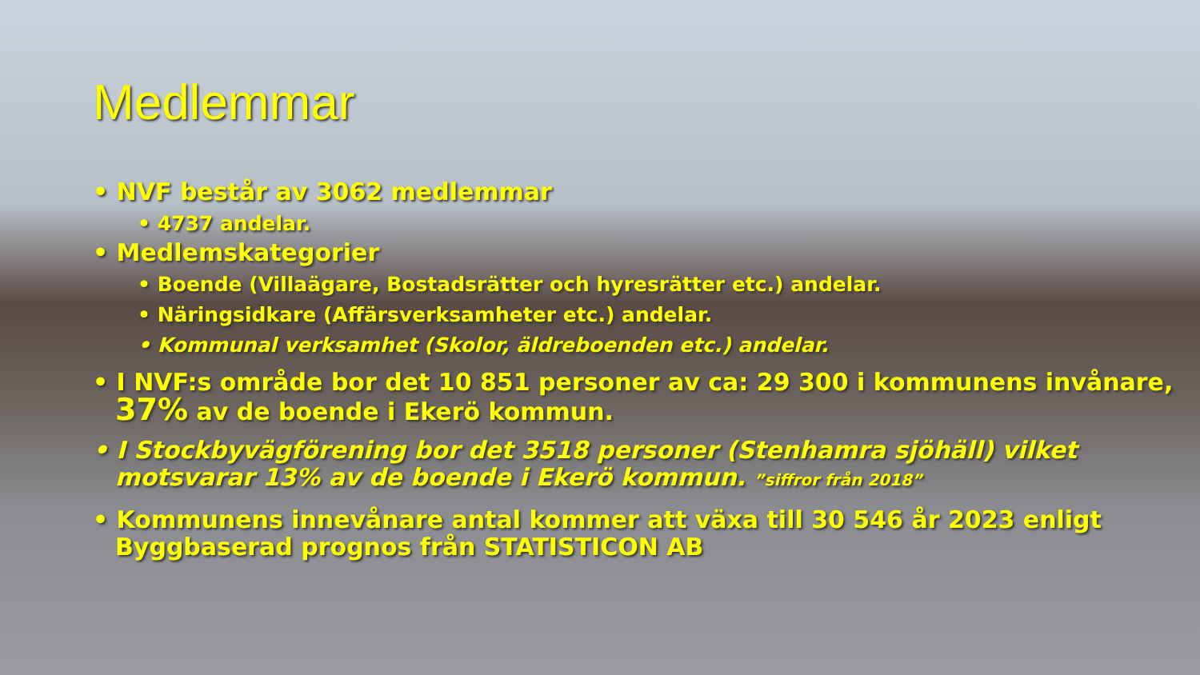Medlemmar
• NVF består av 3062 medlemmar
• 4737 andelar.
• Medlemskategorier
• Boende (Villaägare, Bostadsrätter och hyresrätter etc.) andelar.
• Näringsidkare (Affärsverksamheter etc.) andelar.
• Kommunal verksamhet (Skolor, äldreboenden etc.) andelar.
• I NVF:s område bor det 10 851 personer av ca: 29 300 i kommunens invånare, 37% av de boende i Ekerö kommun.
• I Stockbyvägförening bor det 3518 personer (Stenhamra sjöhäll) vilket motsvarar 13% av de boende i Ekerö kommun. ”siffror från 2018”
• Kommunens innevånare antal kommer att växa till 30 546 år 2023 enligt Byggbaserad prognos från STATISTICON AB